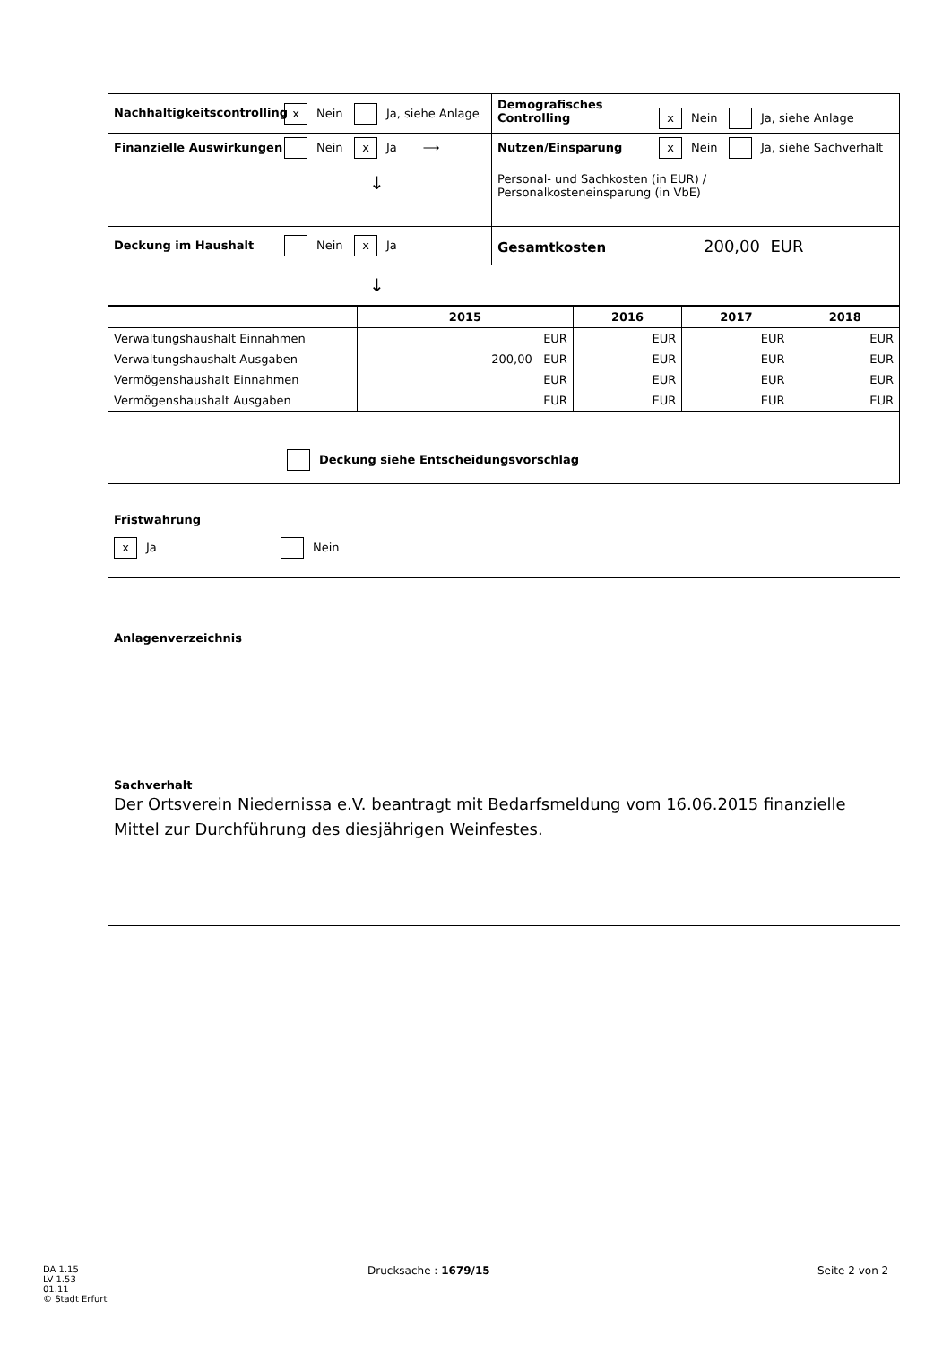| Nachhaltigkeitscontrolling x Nein Ja, siehe Anlage | Demografisches Controlling x Nein Ja, siehe Anlage |
| Finanzielle Auswirkungen Nein x Ja ⟶ ↓ | Nutzen/Einsparung x Nein Ja, siehe Sachverhalt Personal- und Sachkosten (in EUR) / Personalkosteneinsparung (in VbE) |
| Deckung im Haushalt Nein x Ja | Gesamtkosten 200,00 EUR |
| ↓ | |
| | 2015 | 2016 | 2017 | 2018 |
| --- | --- | --- | --- | --- |
| Verwaltungshaushalt Einnahmen | EUR | EUR | EUR | EUR |
| Verwaltungshaushalt Ausgaben | 200,00 EUR | EUR | EUR | EUR |
| Vermögenshaushalt Einnahmen | EUR | EUR | EUR | EUR |
| Vermögenshaushalt Ausgaben | EUR | EUR | EUR | EUR |
| Deckung siehe Entscheidungsvorschlag | | | | |
Fristwahrung
x Ja Nein
Anlagenverzeichnis
Sachverhalt
Der Ortsverein Niedernissa e.V. beantragt mit Bedarfsmeldung vom 16.06.2015 finanzielle Mittel zur Durchführung des diesjährigen Weinfestes.
DA 1.15
LV 1.53
01.11
© Stadt Erfurt
Drucksache : 1679/15 Seite 2 von 2